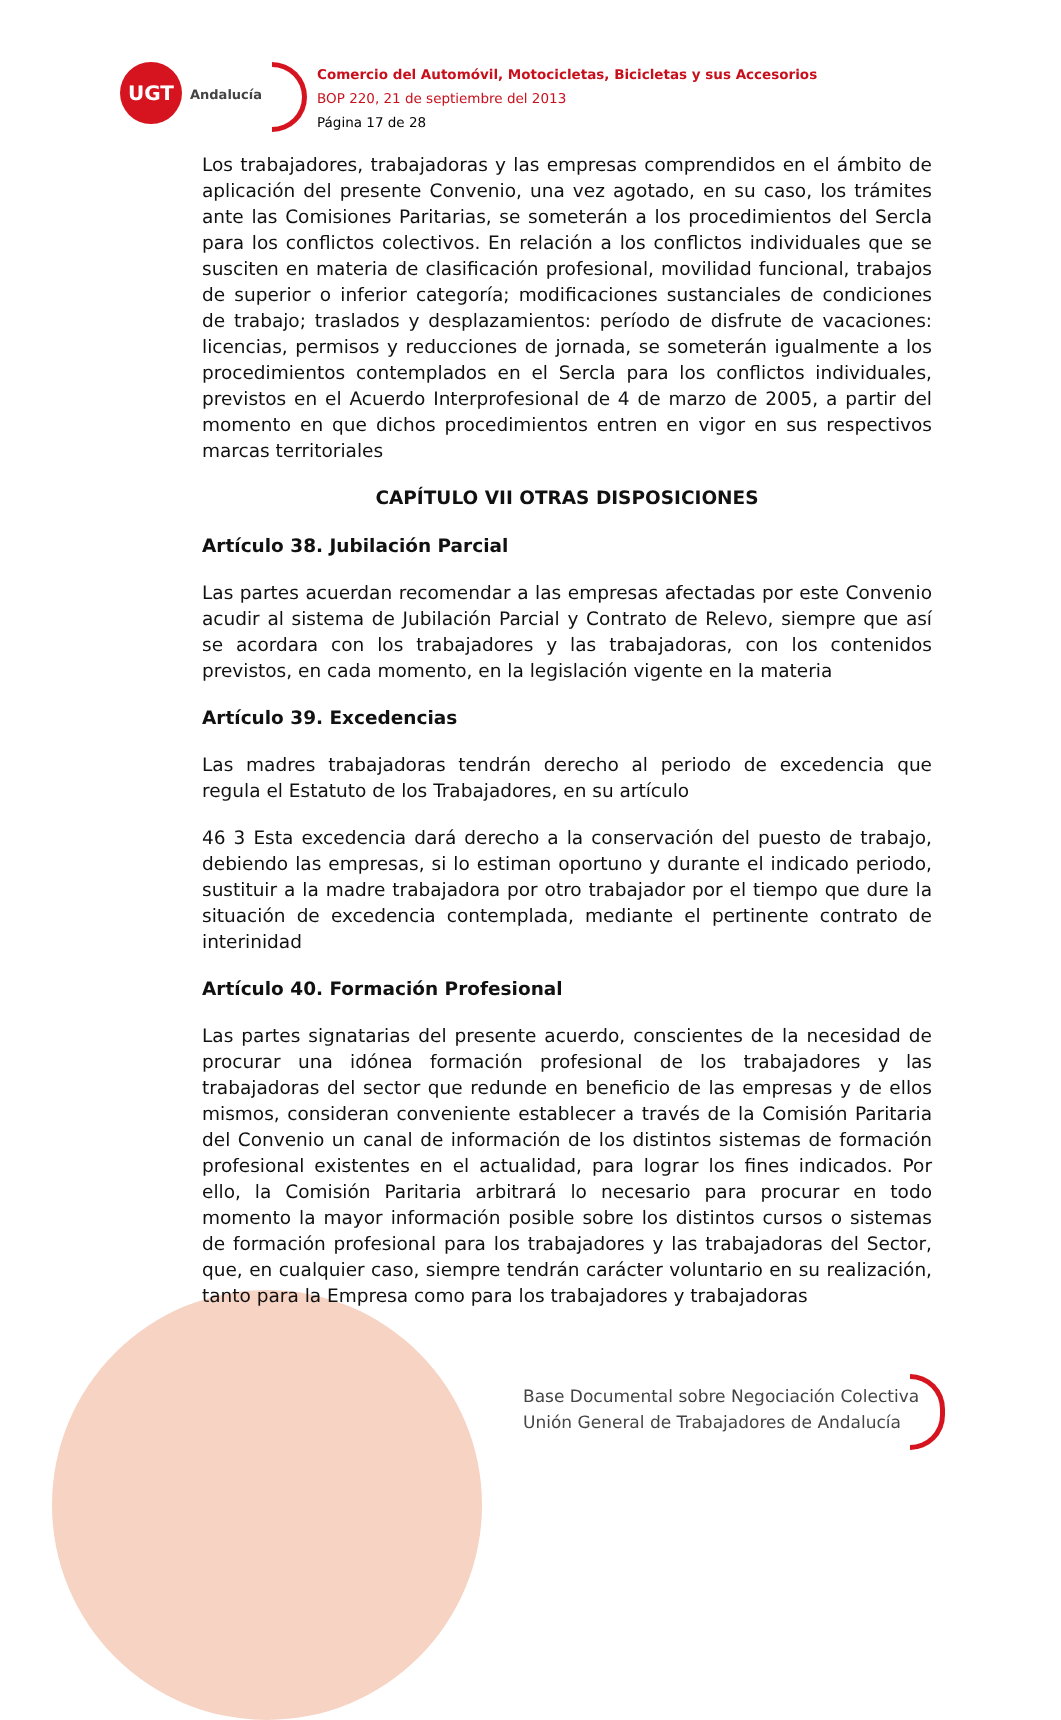UGT
Andalucía
Comercio del Automóvil, Motocicletas, Bicicletas y sus Accesorios
BOP 220, 21 de septiembre del 2013
Página 17 de 28
Los trabajadores, trabajadoras y las empresas comprendidos en el ámbito de aplicación del presente Convenio, una vez agotado, en su caso, los trámites ante las Comisiones Paritarias, se someterán a los procedimientos del Sercla para los conflictos colectivos. En relación a los conflictos individuales que se susciten en materia de clasificación profesional, movilidad funcional, trabajos de superior o inferior categoría; modificaciones sustanciales de condiciones de trabajo; traslados y desplazamientos: período de disfrute de vacaciones: licencias, permisos y reducciones de jornada, se someterán igualmente a los procedimientos contemplados en el Sercla para los conflictos individuales, previstos en el Acuerdo Interprofesional de 4 de marzo de 2005, a partir del momento en que dichos procedimientos entren en vigor en sus respectivos marcas territoriales
CAPÍTULO VII OTRAS DISPOSICIONES
Artículo 38. Jubilación Parcial
Las partes acuerdan recomendar a las empresas afectadas por este Convenio acudir al sistema de Jubilación Parcial y Contrato de Relevo, siempre que así se acordara con los trabajadores y las trabajadoras, con los contenidos previstos, en cada momento, en la legislación vigente en la materia
Artículo 39. Excedencias
Las madres trabajadoras tendrán derecho al periodo de excedencia que regula el Estatuto de los Trabajadores, en su artículo
46 3 Esta excedencia dará derecho a la conservación del puesto de trabajo, debiendo las empresas, si lo estiman oportuno y durante el indicado periodo, sustituir a la madre trabajadora por otro trabajador por el tiempo que dure la situación de excedencia contemplada, mediante el pertinente contrato de interinidad
Artículo 40. Formación Profesional
Las partes signatarias del presente acuerdo, conscientes de la necesidad de procurar una idónea formación profesional de los trabajadores y las trabajadoras del sector que redunde en beneficio de las empresas y de ellos mismos, consideran conveniente establecer a través de la Comisión Paritaria del Convenio un canal de información de los distintos sistemas de formación profesional existentes en el actualidad, para lograr los fines indicados. Por ello, la Comisión Paritaria arbitrará lo necesario para procurar en todo momento la mayor información posible sobre los distintos cursos o sistemas de formación profesional para los trabajadores y las trabajadoras del Sector, que, en cualquier caso, siempre tendrán carácter voluntario en su realización, tanto para la Empresa como para los trabajadores y trabajadoras
Base Documental sobre Negociación Colectiva
Unión General de Trabajadores de Andalucía